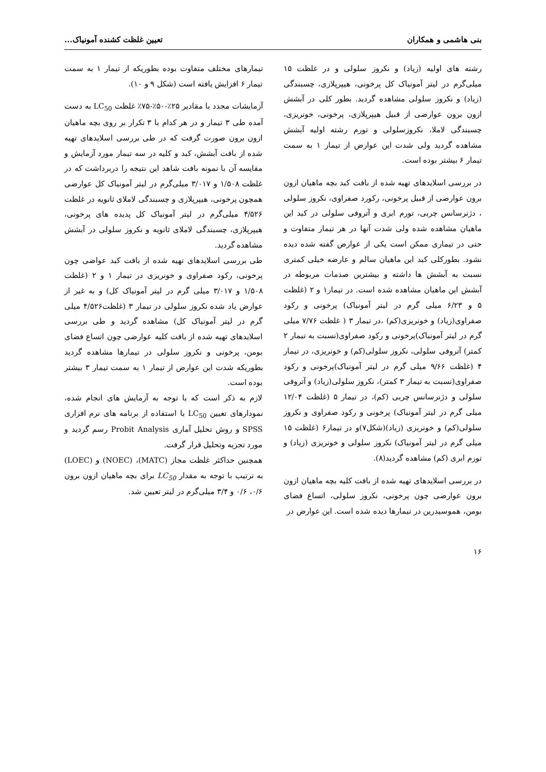بنی هاشمی و همکاران تعیین غلظت کشنده آمونیاک...
رشته های اولیه (زیاد) و نکروز سلولی و در غلظت ۱۵ میلی‌گرم در لیتر آمونیاک کل پرخونی، هیپرپلازی، چسبندگی (زیاد) و نکروز سلولی مشاهده گردید. بطور کلی در آبشش ازون برون عوارضی از قبیل هیپرپلازی، پرخونی، خونریزی، چسبندگی لاملا، نکروزسلولی و تورم رشته اولیه آبشش مشاهده گردید ولی شدت این عوارض از تیمار ۱ به سمت تیمار ۶ بیشتر بوده است.
در بررسی اسلایدهای تهیه شده از بافت کبد بچه ماهیان ازون برون عوارضی از قبیل پرخونی، رکورد صفراوی، نکروز سلولی ، دژنرسانس چربی، تورم ابری و آتروفی سلولی در کبد این ماهیان مشاهده شده ولی شدت آنها در هر تیمار متفاوت و حتی در تیماری ممکن است یکی از عوارض گفته شده دیده نشود. بطورکلی کبد این ماهیان سالم و عارضه خیلی کمتری نسبت به آبشش ها داشته و بیشترین صدمات مربوطه در آبشش این ماهیان مشاهده شده است. در تیمار۱ و ۲ (غلظت ۵ و ۶/۲۳ میلی گرم در لیتر آمونیاک) پرخونی و رکود صفراوی(زیاد) و خونریزی(کم) ،در تیمار ۳ ( غلظت ۷/۷۶ میلی گرم در لیتر آمونیاک)پرخونی و رکود صفراوی(نسبت به تیمار ۲ کمتر) آتروفی سلولی، نکروز سلولی(کم) و خونریزی، در تیمار ۴ (غلظت ۹/۶۶ میلی گرم در لیتر آمونیاک)پرخونی و رکود صفراوی(نسبت به تیمار ۳ کمتر)، نکروز سلولی(زیاد) و آتروفی سلولی و دژنرسانس چربی (کم)، در تیمار ۵ (غلظت ۱۲/۰۴ میلی گرم در لیتر آمونیاک) پرخونی و رکود صفراوی و نکروز سلولی(کم) و خونریزی (زیاد)(شکل۷)و در تیمار۶ (غلظت ۱۵ میلی گرم در لیتر آمونیاک) نکروز سلولی و خونریزی (زیاد) و تورم ابری (کم) مشاهده گردید(۸).
در بررسی اسلایدهای تهیه شده از بافت کلیه بچه ماهیان ازون برون عوارضی چون پرخونی، نکروز سلولی، اتساع فضای بومن، هموسیدرین در تیمارها دیده شده است. این عوارض در
تیمارهای مختلف متفاوت بوده بطوریکه از تیمار ۱ به سمت تیمار ۶ افزایش یافته است (شکل ۹ و ۱۰).
آزمایشات مجدد با مقادیر ۲۵٪-۵۰٪-۷۵٪ غلظت LC<sub>50</sub> به دست آمده طی ۳ تیمار و در هر کدام با ۳ تکرار بر روی بچه ماهیان ازون برون صورت گرفت که در طی بررسی اسلایدهای تهیه شده از بافت آبشش، کبد و کلیه در سه تیمار مورد آزمایش و مقایسه آن با نمونه بافت شاهد این نتیجه را دربرداشت که در غلظت ۱/۵۰۸ و ۳/۰۱۷ میلی‌گرم در لیتر آمونیاک کل عوارضی همچون پرخونی، هیپرپلازی و چسبندگی لاملای ثانویه در غلظت ۴/۵۲۶ میلی‌گرم در لیتر آمونیاک کل پدیده های پرخونی، هیپرپلازی، چسبندگی لاملای ثانویه و نکروز سلولی در آبشش مشاهده گردید.
طی بررسی اسلایدهای تهیه شده از بافت کبد عواضی چون پرخونی، رکود صفراوی و خونریزی در تیمار ۱ و ۲ (غلظت ۱/۵۰۸ و ۳/۰۱۷ میلی گرم در لیتر آمونیاک کل) و به غیر از عوارض یاد شده نکروز سلولی در تیمار ۳ (غلظت۴/۵۲۶ میلی گرم در لیتر آمونیاک کل) مشاهده گردید و طی بررسی اسلایدهای تهیه شده از بافت کلیه عوارضی چون اتساع فضای بومن، پرخونی و نکروز سلولی در تیمارها مشاهده گردید بطوریکه شدت این عوارض از تیمار ۱ به سمت تیمار ۳ بیشتر بوده است.
لازم به ذکر است که با توجه به آزمایش های انجام شده، نمودارهای تعیین LC<sub>50</sub> با استفاده از برنامه های نرم افزاری SPSS و روش تحلیل آماری Probit Analysis رسم گردید و مورد تجزیه وتحلیل قرار گرفت.
همچنین حداکثر غلظت مجاز (MATC)، (NOEC) و (LOEC) به ترتیب با توجه به مقدار LC<sub>50</sub> برای بچه ماهیان ازون برون ۰/۶، ۰/۶ و ۳/۴ میلی‌گرم در لیتر تعیین شد.
۱۶